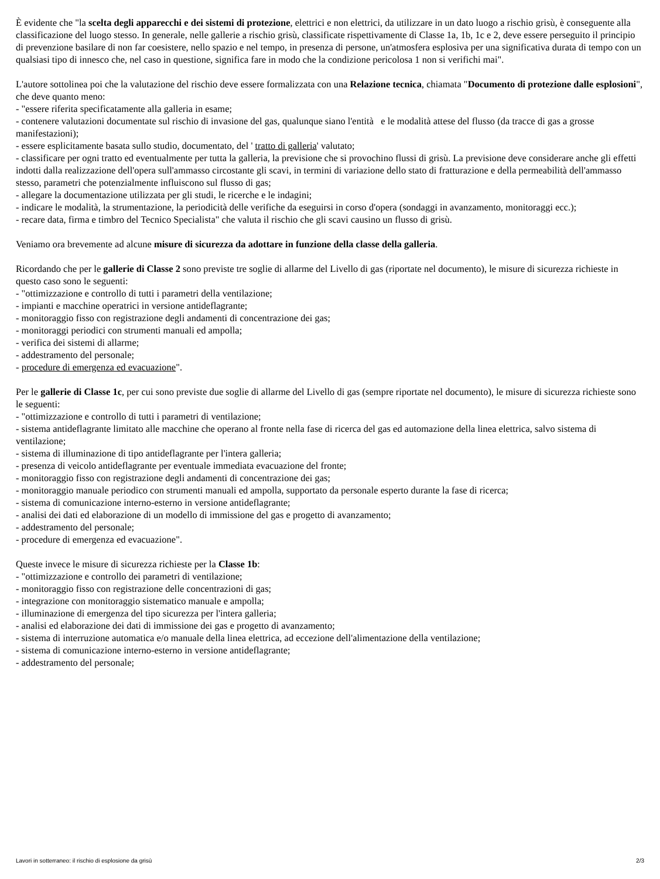È evidente che "la scelta degli apparecchi e dei sistemi di protezione, elettrici e non elettrici, da utilizzare in un dato luogo a rischio grisù, è conseguente alla classificazione del luogo stesso. In generale, nelle gallerie a rischio grisù, classificate rispettivamente di Classe 1a, 1b, 1c e 2, deve essere perseguito il principio di prevenzione basilare di non far coesistere, nello spazio e nel tempo, in presenza di persone, un'atmosfera esplosiva per una significativa durata di tempo con un qualsiasi tipo di innesco che, nel caso in questione, significa fare in modo che la condizione pericolosa 1 non si verifichi mai".
L'autore sottolinea poi che la valutazione del rischio deve essere formalizzata con una Relazione tecnica, chiamata "Documento di protezione dalle esplosioni", che deve quanto meno:
- "essere riferita specificatamente alla galleria in esame;
- contenere valutazioni documentate sul rischio di invasione del gas, qualunque siano l'entità e le modalità attese del flusso (da tracce di gas a grosse manifestazioni);
- essere esplicitamente basata sullo studio, documentato, del ' tratto di galleria' valutato;
- classificare per ogni tratto ed eventualmente per tutta la galleria, la previsione che si provochino flussi di grisù. La previsione deve considerare anche gli effetti indotti dalla realizzazione dell'opera sull'ammasso circostante gli scavi, in termini di variazione dello stato di fratturazione e della permeabilità dell'ammasso stesso, parametri che potenzialmente influiscono sul flusso di gas;
- allegare la documentazione utilizzata per gli studi, le ricerche e le indagini;
- indicare le modalità, la strumentazione, la periodicità delle verifiche da eseguirsi in corso d'opera (sondaggi in avanzamento, monitoraggi ecc.);
- recare data, firma e timbro del Tecnico Specialista" che valuta il rischio che gli scavi causino un flusso di grisù.
Veniamo ora brevemente ad alcune misure di sicurezza da adottare in funzione della classe della galleria.
Ricordando che per le gallerie di Classe 2 sono previste tre soglie di allarme del Livello di gas (riportate nel documento), le misure di sicurezza richieste in questo caso sono le seguenti:
- "ottimizzazione e controllo di tutti i parametri della ventilazione;
- impianti e macchine operatrici in versione antideflagrante;
- monitoraggio fisso con registrazione degli andamenti di concentrazione dei gas;
- monitoraggi periodici con strumenti manuali ed ampolla;
- verifica dei sistemi di allarme;
- addestramento del personale;
- procedure di emergenza ed evacuazione".
Per le gallerie di Classe 1c, per cui sono previste due soglie di allarme del Livello di gas (sempre riportate nel documento), le misure di sicurezza richieste sono le seguenti:
- "ottimizzazione e controllo di tutti i parametri di ventilazione;
- sistema antideflagrante limitato alle macchine che operano al fronte nella fase di ricerca del gas ed automazione della linea elettrica, salvo sistema di ventilazione;
- sistema di illuminazione di tipo antideflagrante per l'intera galleria;
- presenza di veicolo antideflagrante per eventuale immediata evacuazione del fronte;
- monitoraggio fisso con registrazione degli andamenti di concentrazione dei gas;
- monitoraggio manuale periodico con strumenti manuali ed ampolla, supportato da personale esperto durante la fase di ricerca;
- sistema di comunicazione interno-esterno in versione antideflagrante;
- analisi dei dati ed elaborazione di un modello di immissione del gas e progetto di avanzamento;
- addestramento del personale;
- procedure di emergenza ed evacuazione".
Queste invece le misure di sicurezza richieste per la Classe 1b:
- "ottimizzazione e controllo dei parametri di ventilazione;
- monitoraggio fisso con registrazione delle concentrazioni di gas;
- integrazione con monitoraggio sistematico manuale e ampolla;
- illuminazione di emergenza del tipo sicurezza per l'intera galleria;
- analisi ed elaborazione dei dati di immissione dei gas e progetto di avanzamento;
- sistema di interruzione automatica e/o manuale della linea elettrica, ad eccezione dell'alimentazione della ventilazione;
- sistema di comunicazione interno-esterno in versione antideflagrante;
- addestramento del personale;
Lavori in sotterraneo: il rischio di esplosione da grisù 2/3